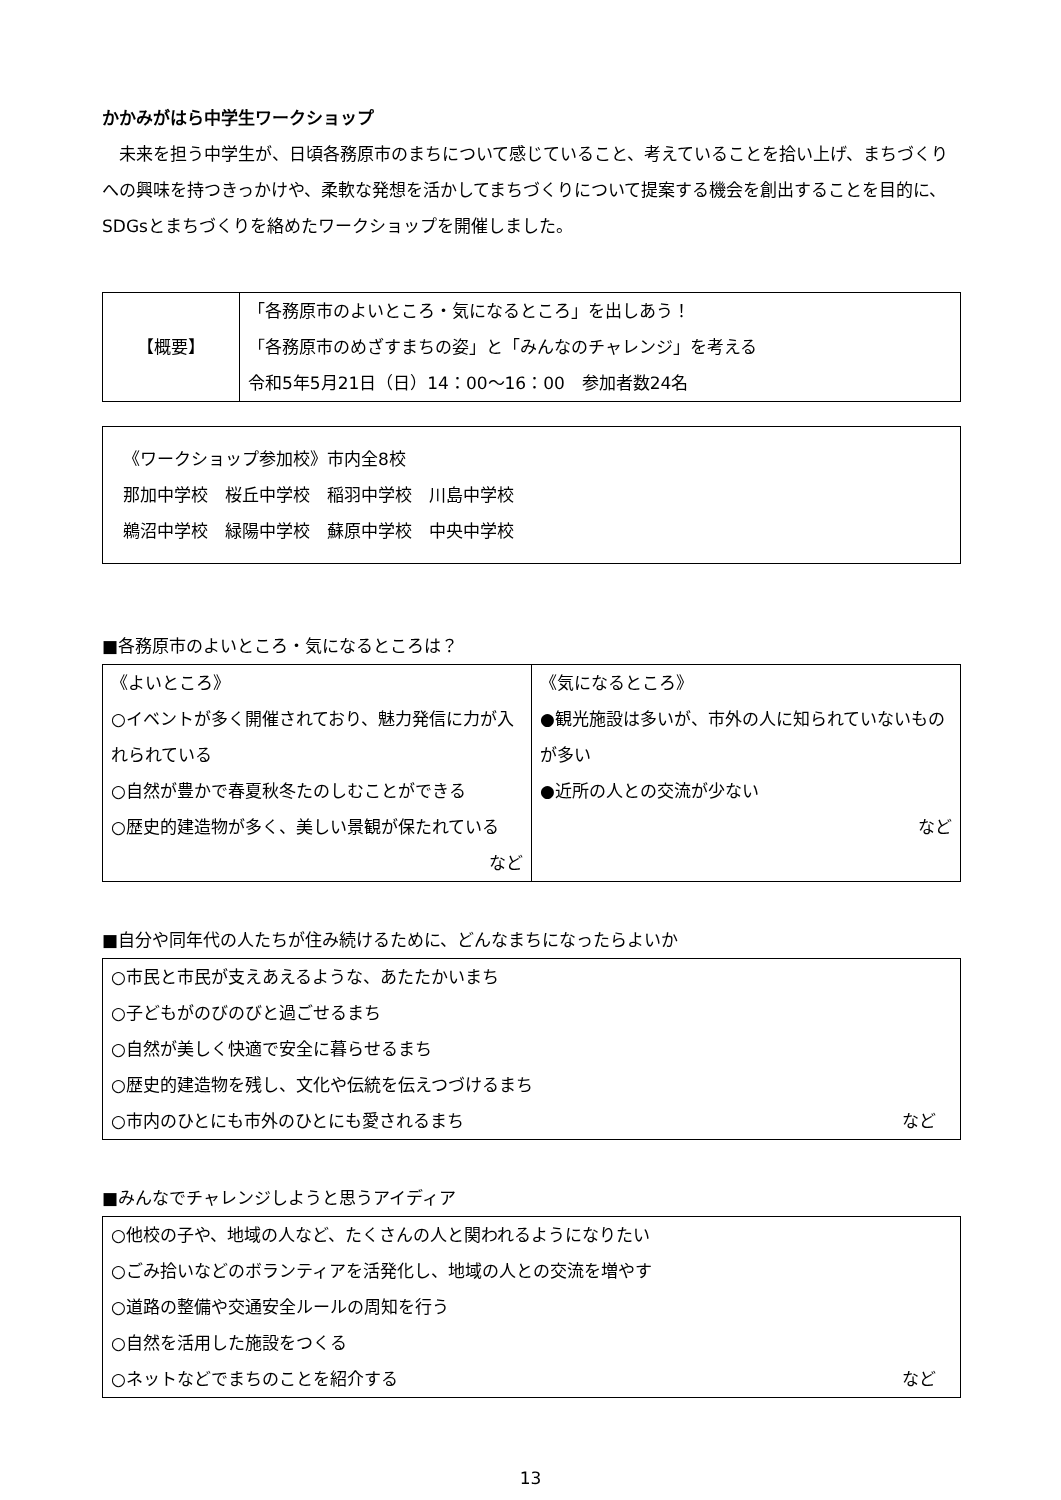かかみがはら中学生ワークショップ
未来を担う中学生が、日頃各務原市のまちについて感じていること、考えていることを拾い上げ、まちづくりへの興味を持つきっかけや、柔軟な発想を活かしてまちづくりについて提案する機会を創出することを目的に、SDGsとまちづくりを絡めたワークショップを開催しました。
| 【概要】 | 「各務原市のよいところ・気になるところ」を出しあう！ 「各務原市のめざすまちの姿」と「みんなのチャレンジ」を考える 令和5年5月21日（日）14：00～16：00 参加者数24名 |
《ワークショップ参加校》市内全8校
那加中学校　桜丘中学校　稲羽中学校　川島中学校
鵜沼中学校　緑陽中学校　蘇原中学校　中央中学校
■各務原市のよいところ・気になるところは？
| 《よいところ》 ○イベントが多く開催されており、魅力発信に力が入れられている ○自然が豊かで春夏秋冬たのしむことができる ○歴史的建造物が多く、美しい景観が保たれている など | 《気になるところ》 ●観光施設は多いが、市外の人に知られていないものが多い ●近所の人との交流が少ない など |
■自分や同年代の人たちが住み続けるために、どんなまちになったらよいか
| ○市民と市民が支えあえるような、あたたかいまち ○子どもがのびのびと過ごせるまち ○自然が美しく快適で安全に暮らせるまち ○歴史的建造物を残し、文化や伝統を伝えつづけるまち ○市内のひとにも市外のひとにも愛されるまち など |
■みんなでチャレンジしようと思うアイディア
| ○他校の子や、地域の人など、たくさんの人と関われるようになりたい ○ごみ拾いなどのボランティアを活発化し、地域の人との交流を増やす ○道路の整備や交通安全ルールの周知を行う ○自然を活用した施設をつくる ○ネットなどでまちのことを紹介する など |
13